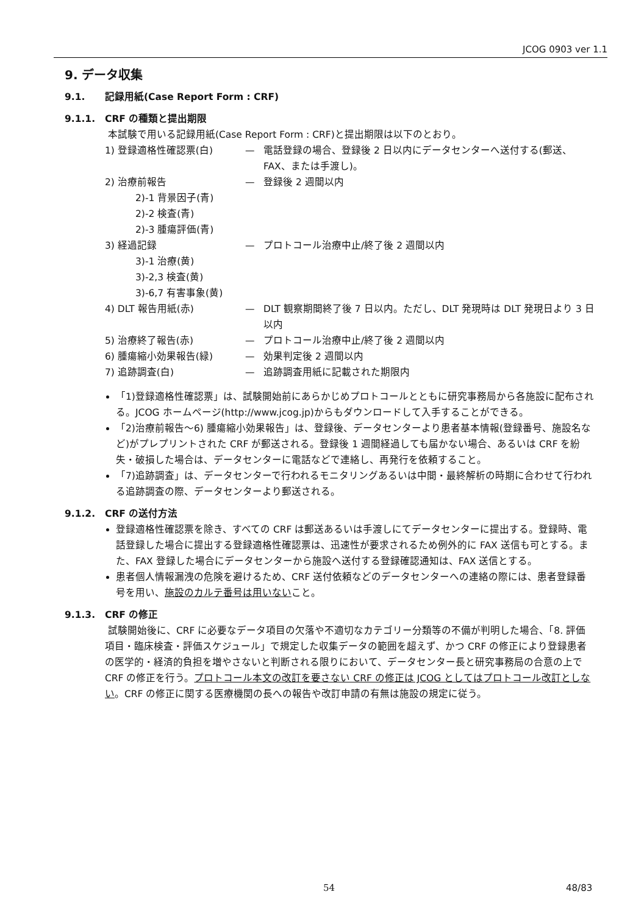JCOG 0903 ver 1.1
9. データ収集
9.1. 記録用紙(Case Report Form : CRF)
9.1.1. CRF の種類と提出期限
本試験で用いる記録用紙(Case Report Form : CRF)と提出期限は以下のとおり。
1) 登録適格性確認票(白) — 電話登録の場合、登録後 2 日以内にデータセンターへ送付する(郵送、FAX、または手渡し)。
2) 治療前報告 — 登録後 2 週間以内
2)-1 背景因子(青)
2)-2 検査(青)
2)-3 腫瘍評価(青)
3) 経過記録 — プロトコール治療中止/終了後 2 週間以内
3)-1 治療(黄)
3)-2,3 検査(黄)
3)-6,7 有害事象(黄)
4) DLT 報告用紙(赤) — DLT 観察期間終了後 7 日以内。ただし、DLT 発現時は DLT 発現日より 3 日以内
5) 治療終了報告(赤) — プロトコール治療中止/終了後 2 週間以内
6) 腫瘍縮小効果報告(緑) — 効果判定後 2 週間以内
7) 追跡調査(白) — 追跡調査用紙に記載された期限内
「1)登録適格性確認票」は、試験開始前にあらかじめプロトコールとともに研究事務局から各施設に配布される。JCOG ホームページ(http://www.jcog.jp)からもダウンロードして入手することができる。
「2)治療前報告～6) 腫瘍縮小効果報告」は、登録後、データセンターより患者基本情報(登録番号、施設名など)がプレプリントされた CRF が郵送される。登録後 1 週間経過しても届かない場合、あるいは CRF を紛失・破損した場合は、データセンターに電話などで連絡し、再発行を依頼すること。
「7)追跡調査」は、データセンターで行われるモニタリングあるいは中間・最終解析の時期に合わせて行われる追跡調査の際、データセンターより郵送される。
9.1.2. CRF の送付方法
登録適格性確認票を除き、すべての CRF は郵送あるいは手渡しにてデータセンターに提出する。登録時、電話登録した場合に提出する登録適格性確認票は、迅速性が要求されるため例外的に FAX 送信も可とする。また、FAX 登録した場合にデータセンターから施設へ送付する登録確認通知は、FAX 送信とする。
患者個人情報漏洩の危険を避けるため、CRF 送付依頼などのデータセンターへの連絡の際には、患者登録番号を用い、施設のカルテ番号は用いないこと。
9.1.3. CRF の修正
試験開始後に、CRF に必要なデータ項目の欠落や不適切なカテゴリー分類等の不備が判明した場合、「8. 評価項目・臨床検査・評価スケジュール」で規定した収集データの範囲を超えず、かつ CRF の修正により登録患者の医学的・経済的負担を増やさないと判断される限りにおいて、データセンター長と研究事務局の合意の上で CRF の修正を行う。プロトコール本文の改訂を要さない CRF の修正は JCOG としてはプロトコール改訂としない。CRF の修正に関する医療機関の長への報告や改訂申請の有無は施設の規定に従う。
54 48/83